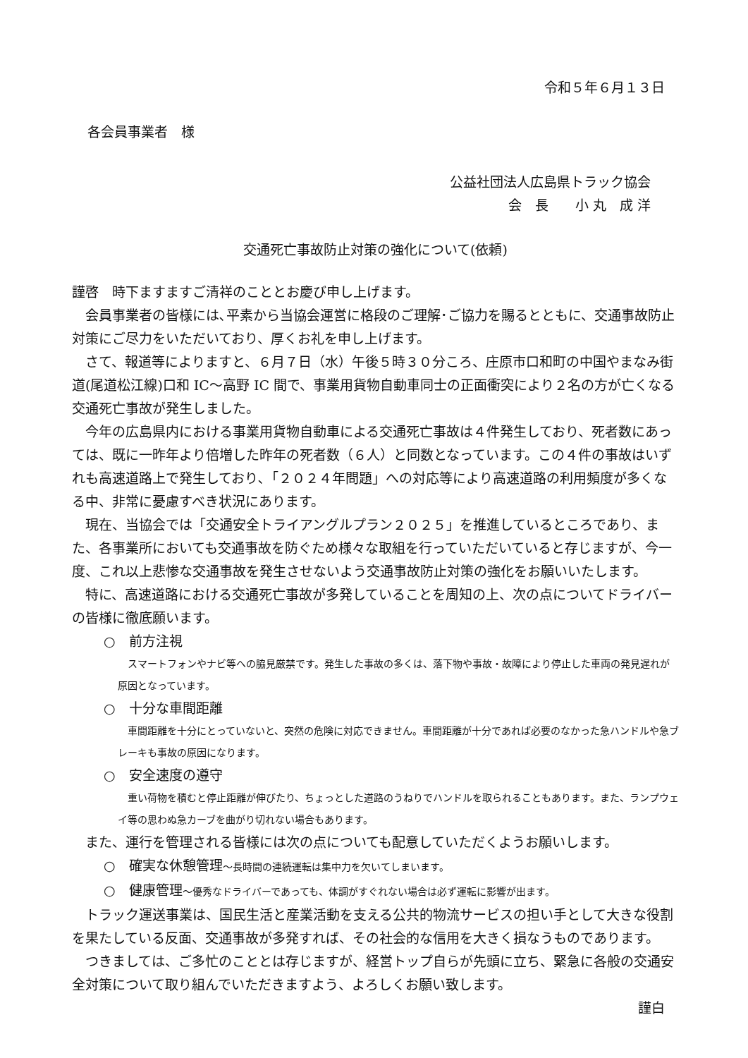令和５年６月１３日
各会員事業者　様
公益社団法人広島県トラック協会
会　長　　小 丸　成 洋
交通死亡事故防止対策の強化について(依頼)
謹啓　時下ますますご清祥のこととお慶び申し上げます。
会員事業者の皆様には､平素から当協会運営に格段のご理解･ご協力を賜るとともに、交通事故防止対策にご尽力をいただいており、厚くお礼を申し上げます。
さて、報道等によりますと、６月７日（水）午後５時３０分ころ、庄原市口和町の中国やまなみ街道(尾道松江線)口和 IC～高野 IC 間で、事業用貨物自動車同士の正面衝突により２名の方が亡くなる交通死亡事故が発生しました。
今年の広島県内における事業用貨物自動車による交通死亡事故は４件発生しており、死者数にあっては、既に一昨年より倍増した昨年の死者数（６人）と同数となっています。この４件の事故はいずれも高速道路上で発生しており､「２０２４年問題」への対応等により高速道路の利用頻度が多くなる中、非常に憂慮すべき状況にあります。
現在、当協会では「交通安全トライアングルプラン２０２５」を推進しているところであり、また、各事業所においても交通事故を防ぐため様々な取組を行っていただいていると存じますが、今一度、これ以上悲惨な交通事故を発生させないよう交通事故防止対策の強化をお願いいたします。
特に、高速道路における交通死亡事故が多発していることを周知の上、次の点についてドライバーの皆様に徹底願います。
○　前方注視
スマートフォンやナビ等への脇見厳禁です。発生した事故の多くは、落下物や事故・故障により停止した車両の発見遅れが原因となっています。
○　十分な車間距離
車間距離を十分にとっていないと、突然の危険に対応できません。車間距離が十分であれば必要のなかった急ハンドルや急ブレーキも事故の原因になります。
○　安全速度の遵守
重い荷物を積むと停止距離が伸びたり、ちょっとした道路のうねりでハンドルを取られることもあります。また、ランプウェイ等の思わぬ急カーブを曲がり切れない場合もあります。
また、運行を管理される皆様には次の点についても配意していただくようお願いします。
○　確実な休憩管理～長時間の連続運転は集中力を欠いてしまいます。
○　健康管理～優秀なドライバーであっても、体調がすぐれない場合は必ず運転に影響が出ます。
トラック運送事業は、国民生活と産業活動を支える公共的物流サービスの担い手として大きな役割を果たしている反面、交通事故が多発すれば、その社会的な信用を大きく損なうものであります。
つきましては、ご多忙のこととは存じますが、経営トップ自らが先頭に立ち、緊急に各般の交通安全対策について取り組んでいただきますよう、よろしくお願い致します。
謹白